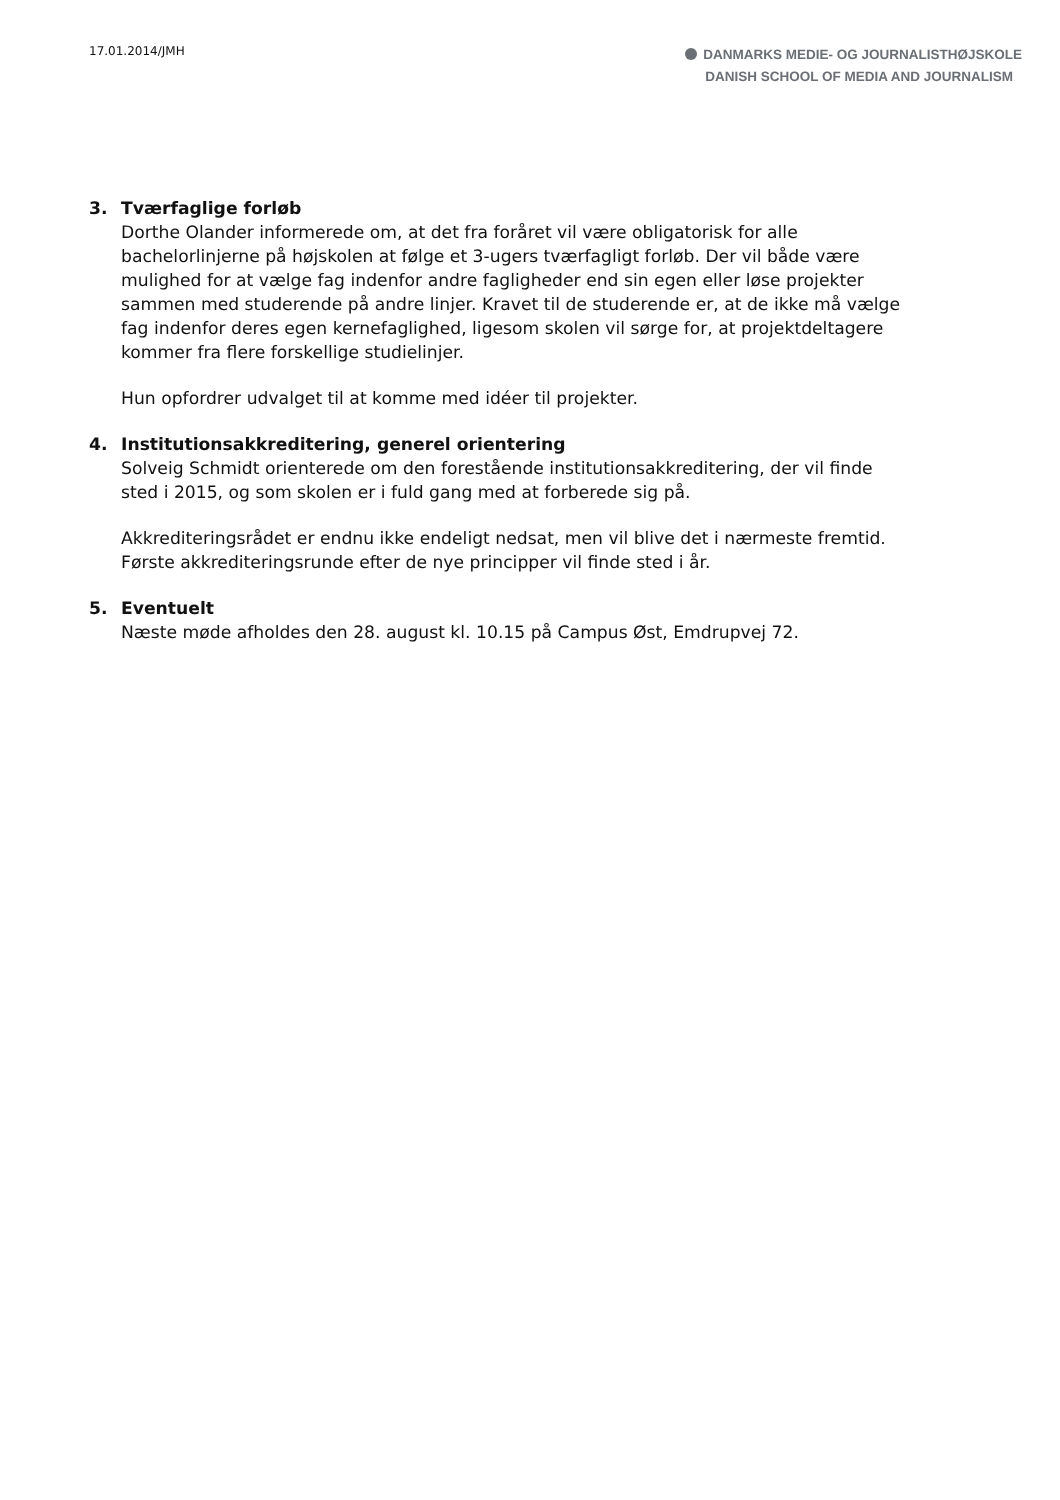17.01.2014/JMH
DANMARKS MEDIE- OG JOURNALISTHØJSKOLE
DANISH SCHOOL OF MEDIA AND JOURNALISM
3. Tværfaglige forløb
Dorthe Olander informerede om, at det fra foråret vil være obligatorisk for alle bachelorlinjerne på højskolen at følge et 3-ugers tværfagligt forløb. Der vil både være mulighed for at vælge fag indenfor andre fagligheder end sin egen eller løse projekter sammen med studerende på andre linjer. Kravet til de studerende er, at de ikke må vælge fag indenfor deres egen kernefaglighed, ligesom skolen vil sørge for, at projektdeltagere kommer fra flere forskellige studielinjer.
Hun opfordrer udvalget til at komme med idéer til projekter.
4. Institutionsakkreditering, generel orientering
Solveig Schmidt orienterede om den forestående institutionsakkreditering, der vil finde sted i 2015, og som skolen er i fuld gang med at forberede sig på.
Akkrediteringsrådet er endnu ikke endeligt nedsat, men vil blive det i nærmeste fremtid. Første akkrediteringsrunde efter de nye principper vil finde sted i år.
5. Eventuelt
Næste møde afholdes den 28. august kl. 10.15 på Campus Øst, Emdrupvej 72.